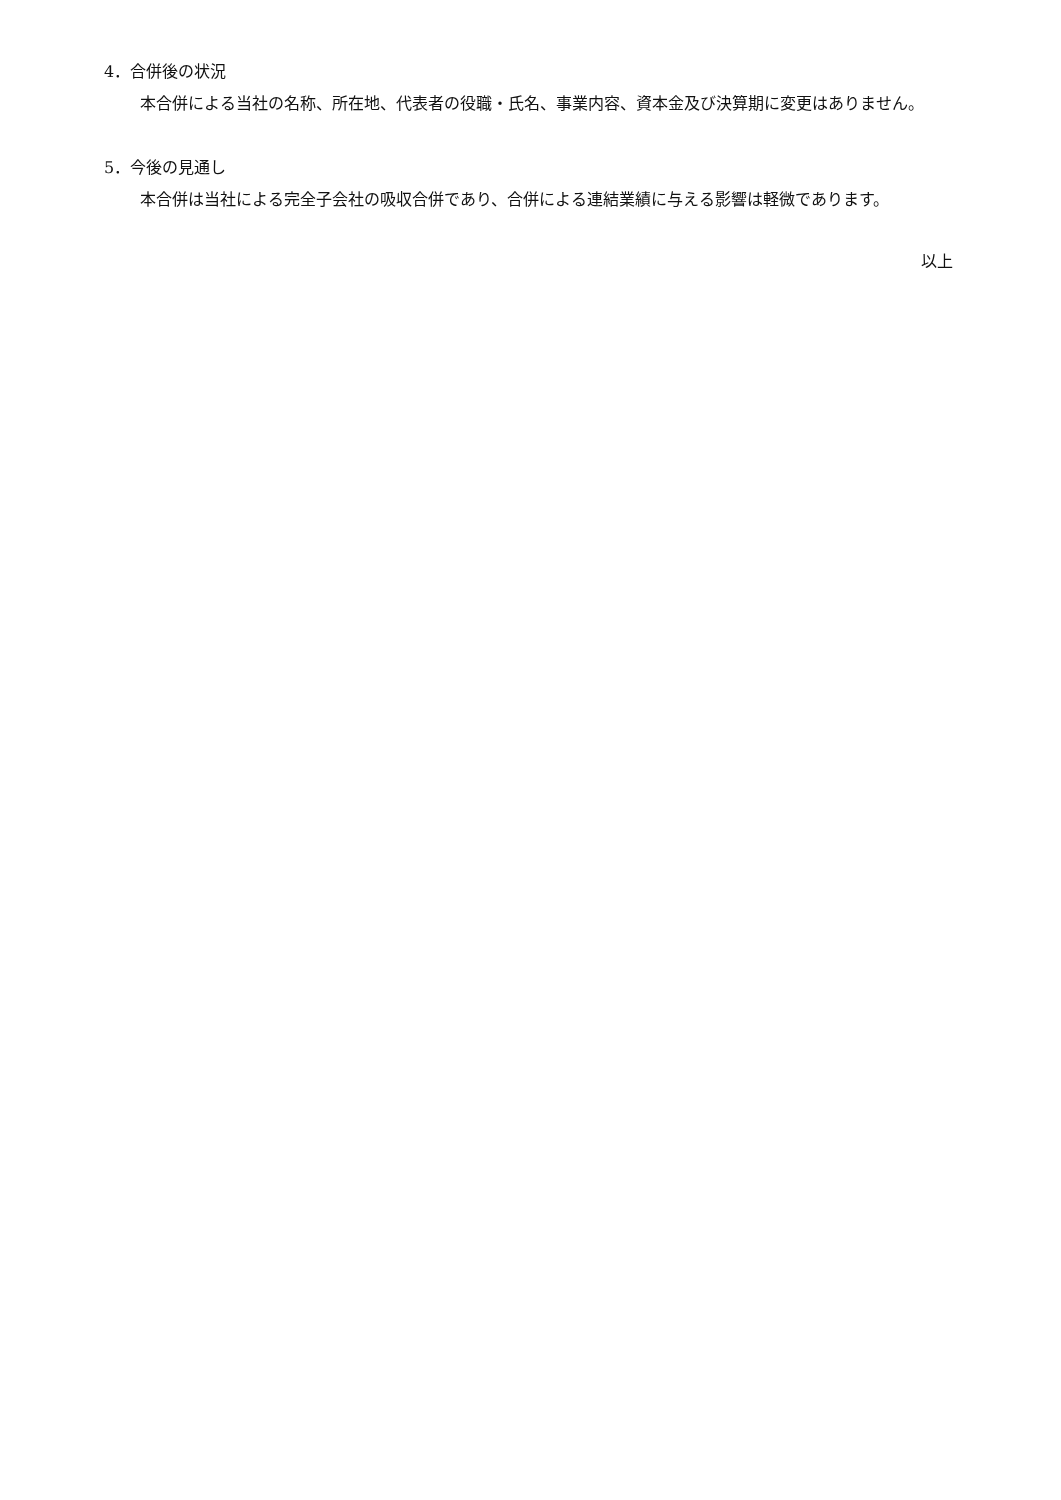4．合併後の状況
本合併による当社の名称、所在地、代表者の役職・氏名、事業内容、資本金及び決算期に変更はありません。
5．今後の見通し
本合併は当社による完全子会社の吸収合併であり、合併による連結業績に与える影響は軽微であります。
以上